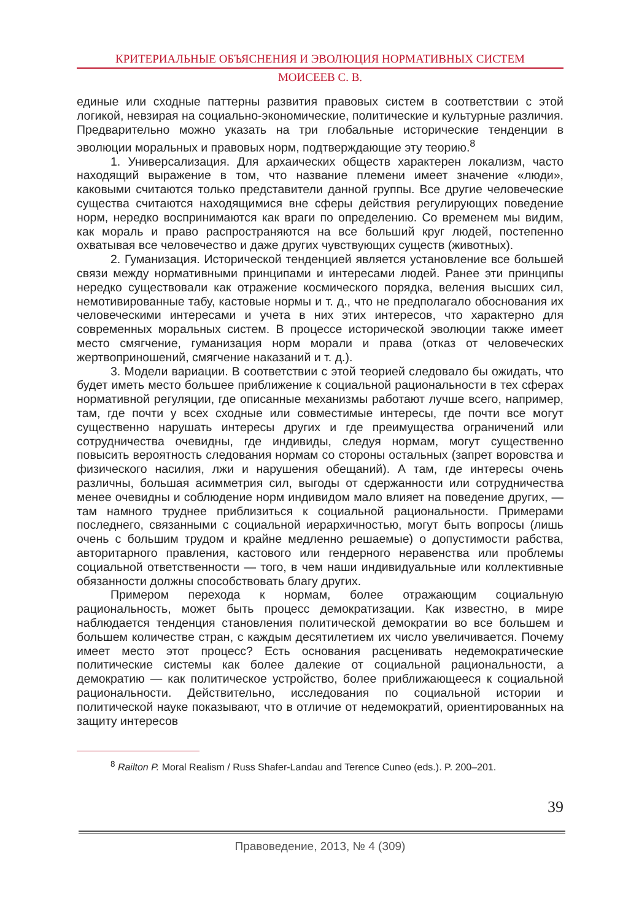КРИТЕРИАЛЬНЫЕ ОБЪЯСНЕНИЯ И ЭВОЛЮЦИЯ НОРМАТИВНЫХ СИСТЕМ
МОИСЕЕВ С. В.
единые или сходные паттерны развития правовых систем в соответствии с этой логикой, невзирая на социально-экономические, политические и культурные различия. Предварительно можно указать на три глобальные исторические тенденции в эволюции моральных и правовых норм, подтверждающие эту теорию.<sup>8</sup>
1. Универсализация. Для архаических обществ характерен локализм, часто находящий выражение в том, что название племени имеет значение «люди», каковыми считаются только представители данной группы. Все другие человеческие существа считаются находящимися вне сферы действия регулирующих поведение норм, нередко воспринимаются как враги по определению. Со временем мы видим, как мораль и право распространяются на все больший круг людей, постепенно охватывая все человечество и даже других чувствующих существ (животных).
2. Гуманизация. Исторической тенденцией является установление все большей связи между нормативными принципами и интересами людей. Ранее эти принципы нередко существовали как отражение космического порядка, веления высших сил, немотивированные табу, кастовые нормы и т. д., что не предполагало обоснования их человеческими интересами и учета в них этих интересов, что характерно для современных моральных систем. В процессе исторической эволюции также имеет место смягчение, гуманизация норм морали и права (отказ от человеческих жертвоприношений, смягчение наказаний и т. д.).
3. Модели вариации. В соответствии с этой теорией следовало бы ожидать, что будет иметь место большее приближение к социальной рациональности в тех сферах нормативной регуляции, где описанные механизмы работают лучше всего, например, там, где почти у всех сходные или совместимые интересы, где почти все могут существенно нарушать интересы других и где преимущества ограничений или сотрудничества очевидны, где индивиды, следуя нормам, могут существенно повысить вероятность следования нормам со стороны остальных (запрет воровства и физического насилия, лжи и нарушения обещаний). А там, где интересы очень различны, большая асимметрия сил, выгоды от сдержанности или сотрудничества менее очевидны и соблюдение норм индивидом мало влияет на поведение других, — там намного труднее приблизиться к социальной рациональности. Примерами последнего, связанными с социальной иерархичностью, могут быть вопросы (лишь очень с большим трудом и крайне медленно решаемые) о допустимости рабства, авторитарного правления, кастового или гендерного неравенства или проблемы социальной ответственности — того, в чем наши индивидуальные или коллективные обязанности должны способствовать благу других.
Примером перехода к нормам, более отражающим социальную рациональность, может быть процесс демократизации. Как известно, в мире наблюдается тенденция становления политической демократии во все большем и большем количестве стран, с каждым десятилетием их число увеличивается. Почему имеет место этот процесс? Есть основания расценивать недемократические политические системы как более далекие от социальной рациональности, а демократию — как политическое устройство, более приближающееся к социальной рациональности. Действительно, исследования по социальной истории и политической науке показывают, что в отличие от недемократий, ориентированных на защиту интересов
<sup>8</sup> Railton P. Moral Realism / Russ Shafer-Landau and Terence Cuneo (eds.). P. 200–201.
39
Правоведение, 2013, № 4 (309)